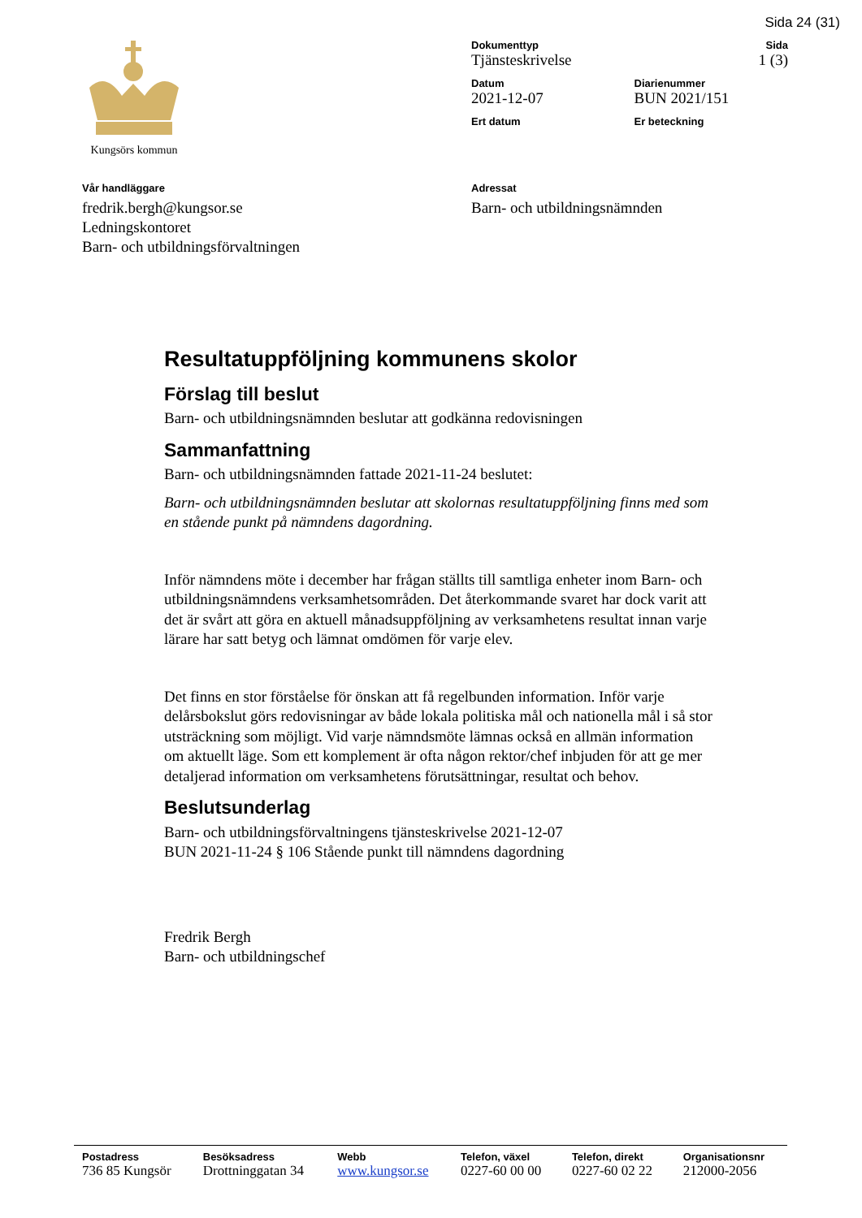Sida 24 (31)
Kungsörs kommun
| Dokumenttyp Tjänsteskrivelse | | Sida 1 (3) |
| Datum 2021-12-07 | Diarienummer BUN 2021/151 | |
| Ert datum | Er beteckning | |
Vår handläggare
fredrik.bergh@kungsor.se
Ledningskontoret
Barn- och utbildningsförvaltningen
Adressat
Barn- och utbildningsnämnden
Resultatuppföljning kommunens skolor
Förslag till beslut
Barn- och utbildningsnämnden beslutar att godkänna redovisningen
Sammanfattning
Barn- och utbildningsnämnden fattade 2021-11-24 beslutet:
Barn- och utbildningsnämnden beslutar att skolornas resultatuppföljning finns med som en stående punkt på nämndens dagordning.
Inför nämndens möte i december har frågan ställts till samtliga enheter inom Barn- och utbildningsnämndens verksamhetsområden. Det återkommande svaret har dock varit att det är svårt att göra en aktuell månadsuppföljning av verksamhetens resultat innan varje lärare har satt betyg och lämnat omdömen för varje elev.
Det finns en stor förståelse för önskan att få regelbunden information. Inför varje delårsbokslut görs redovisningar av både lokala politiska mål och nationella mål i så stor utsträckning som möjligt. Vid varje nämndsmöte lämnas också en allmän information om aktuellt läge. Som ett komplement är ofta någon rektor/chef inbjuden för att ge mer detaljerad information om verksamhetens förutsättningar, resultat och behov.
Beslutsunderlag
Barn- och utbildningsförvaltningens tjänsteskrivelse 2021-12-07
BUN 2021-11-24 § 106 Stående punkt till nämndens dagordning
Fredrik Bergh
Barn- och utbildningschef
| Postadress | Besöksadress | Webb | Telefon, växel | Telefon, direkt | Organisationsnr |
| --- | --- | --- | --- | --- | --- |
| 736 85 Kungsör | Drottninggatan 34 | www.kungsor.se | 0227-60 00 00 | 0227-60 02 22 | 212000-2056 |